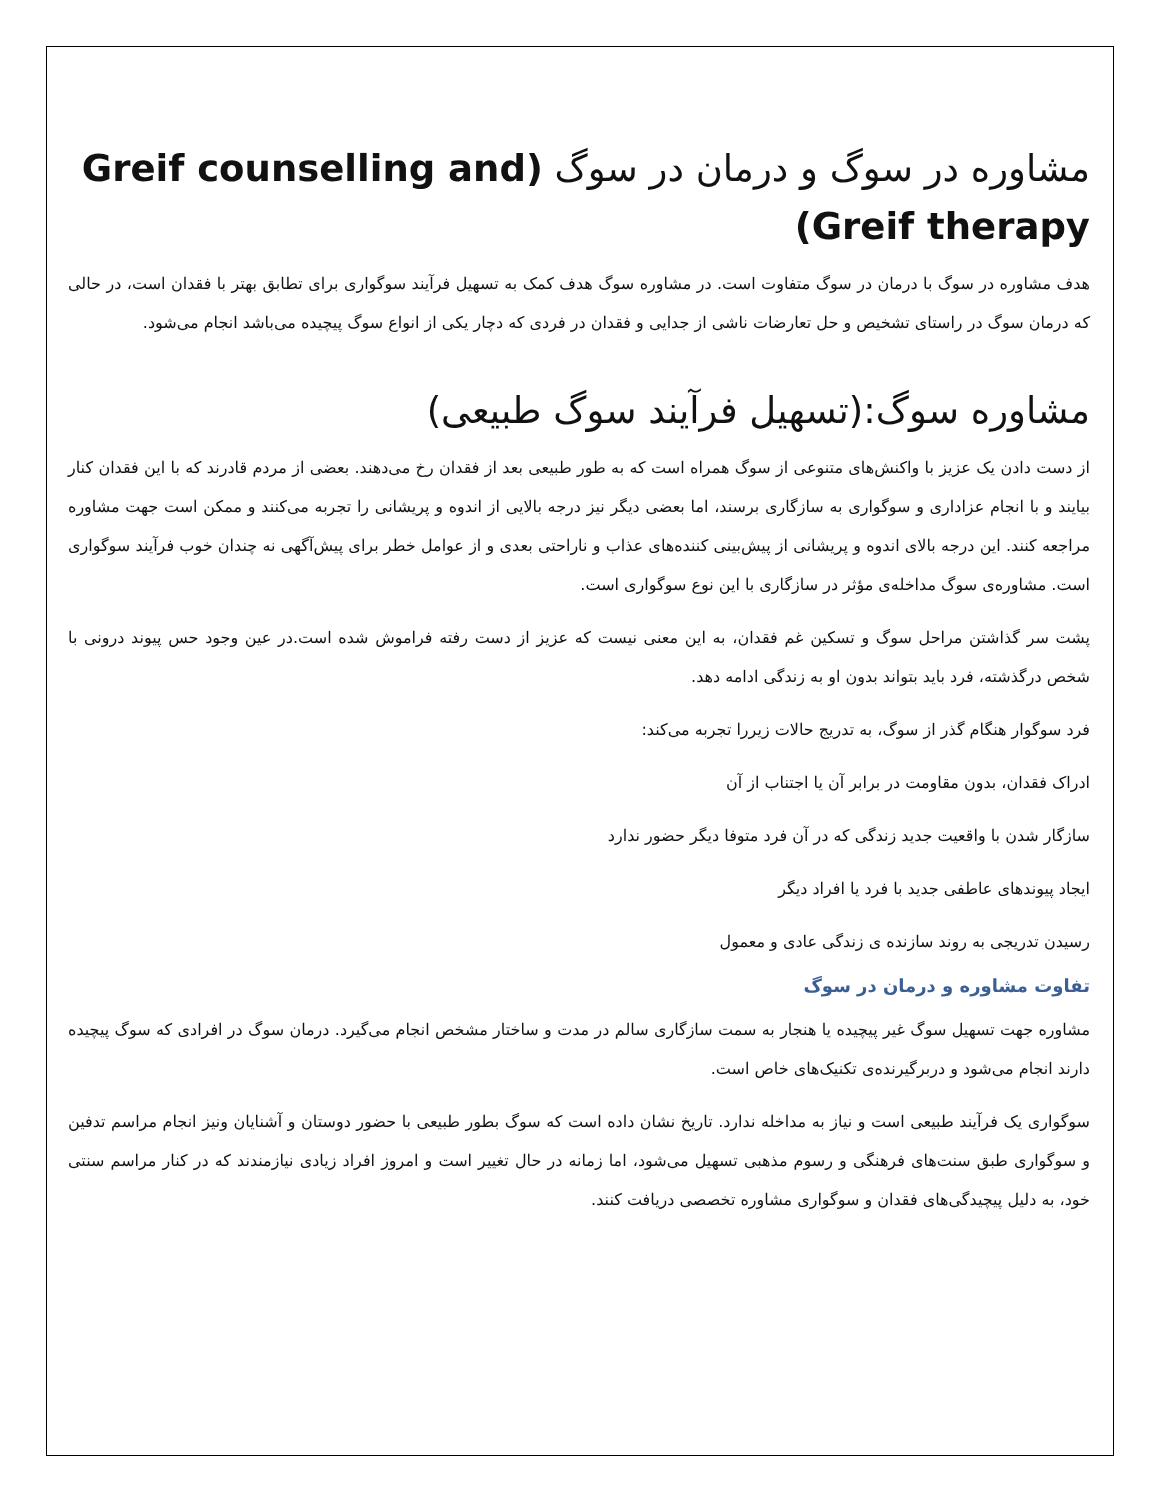مشاوره در سوگ و درمان در سوگ (Greif counselling and Greif therapy)
هدف مشاوره در سوگ با درمان در سوگ متفاوت است. در مشاوره سوگ هدف کمک به تسهیل فرآیند سوگواری برای تطابق بهتر با فقدان است، در حالی که درمان سوگ در راستای تشخیص و حل تعارضات ناشی از جدایی و فقدان در فردی که دچار یکی از انواع سوگ پیچیده می‌باشد انجام می‌شود.
مشاوره سوگ:(تسهیل فرآیند سوگ طبیعی)
از دست دادن یک عزیز با واکنش‌های متنوعی از سوگ همراه است که به طور طبیعی بعد از فقدان رخ می‌دهند. بعضی از مردم قادرند که با این فقدان کنار بیایند و با انجام عزاداری و سوگواری به سازگاری برسند، اما بعضی دیگر نیز درجه بالایی از اندوه و پریشانی را تجربه می‌کنند و ممکن است جهت مشاوره مراجعه کنند. این درجه بالای اندوه و پریشانی از پیش‌بینی کننده‌های عذاب و ناراحتی بعدی و از عوامل خطر برای پیش‌آگهی نه چندان خوب فرآیند سوگواری است. مشاوره‌ی سوگ مداخله‌ی مؤثر در سازگاری با این نوع سوگواری است.
پشت سر گذاشتن مراحل سوگ و تسکین غم فقدان، به این معنی نیست که عزیز از دست رفته فراموش شده است.در عین وجود حس پیوند درونی با شخص درگذشته، فرد باید بتواند بدون او به زندگی ادامه دهد.
فرد سوگوار هنگام گذر از سوگ، به تدریج حالات زیررا تجربه می‌کند:
ادراک فقدان، بدون مقاومت در برابر آن یا اجتناب از آن
سازگار شدن با واقعیت جدید زندگی که در آن فرد متوفا دیگر حضور ندارد
ایجاد پیوندهای عاطفی جدید با فرد یا افراد دیگر
رسیدن تدریجی به روند سازنده ی زندگی عادی و معمول
تفاوت مشاوره و درمان در سوگ
مشاوره جهت تسهیل سوگ غیر پیچیده یا هنجار به سمت سازگاری سالم در مدت و ساختار مشخص انجام می‌گیرد. درمان سوگ در افرادی که سوگ پیچیده دارند انجام می‌شود و دربرگیرنده‌ی تکنیک‌های خاص است.
سوگواری یک فرآیند طبیعی است و نیاز به مداخله ندارد. تاریخ نشان داده است که سوگ بطور طبیعی با حضور دوستان و آشنایان ونیز انجام مراسم تدفین و سوگواری طبق سنت‌های فرهنگی و رسوم مذهبی تسهیل می‌شود، اما زمانه در حال تغییر است و امروز افراد زیادی نیازمندند که در کنار مراسم سنتی خود، به دلیل پیچیدگی‌های فقدان و سوگواری مشاوره تخصصی دریافت کنند.